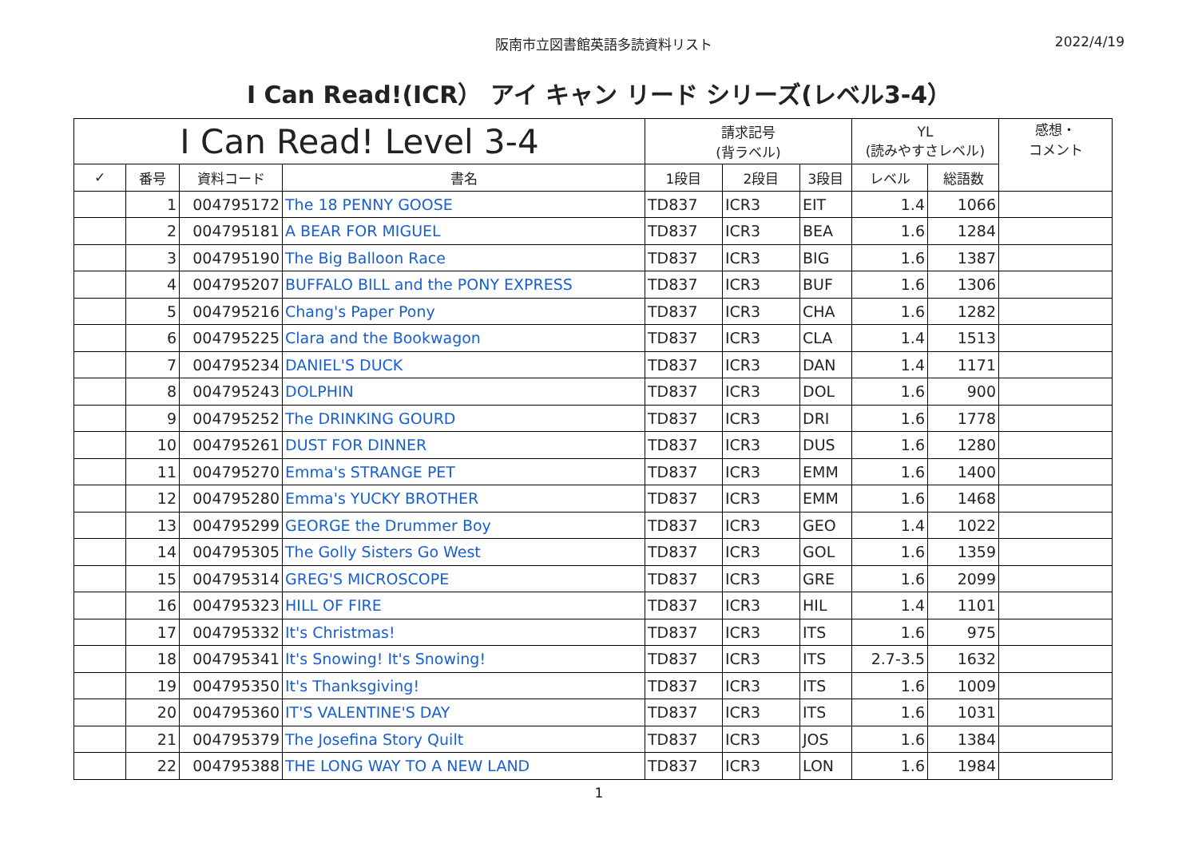阪南市立図書館英語多読資料リスト 2022/4/19
I Can Read!(ICR） アイ キャン リード シリーズ(レベル3-4）
| I Can Read! Level 3-4 | | | | 請求記号 (背ラベル) | | | YL (読みやすさレベル) | | 感想・ コメント |
| --- | --- | --- | --- | --- | --- | --- | --- | --- | --- |
| ✓ | 番号 | 資料コード | 書名 | 1段目 | 2段目 | 3段目 | レベル | 総語数 | |
| | 1 | 004795172 | The 18 PENNY GOOSE | TD837 | ICR3 | EIT | 1.4 | 1066 | |
| | 2 | 004795181 | A BEAR FOR MIGUEL | TD837 | ICR3 | BEA | 1.6 | 1284 | |
| | 3 | 004795190 | The Big Balloon Race | TD837 | ICR3 | BIG | 1.6 | 1387 | |
| | 4 | 004795207 | BUFFALO BILL and the PONY EXPRESS | TD837 | ICR3 | BUF | 1.6 | 1306 | |
| | 5 | 004795216 | Chang's Paper Pony | TD837 | ICR3 | CHA | 1.6 | 1282 | |
| | 6 | 004795225 | Clara and the Bookwagon | TD837 | ICR3 | CLA | 1.4 | 1513 | |
| | 7 | 004795234 | DANIEL'S DUCK | TD837 | ICR3 | DAN | 1.4 | 1171 | |
| | 8 | 004795243 | DOLPHIN | TD837 | ICR3 | DOL | 1.6 | 900 | |
| | 9 | 004795252 | The DRINKING GOURD | TD837 | ICR3 | DRI | 1.6 | 1778 | |
| | 10 | 004795261 | DUST FOR DINNER | TD837 | ICR3 | DUS | 1.6 | 1280 | |
| | 11 | 004795270 | Emma's STRANGE PET | TD837 | ICR3 | EMM | 1.6 | 1400 | |
| | 12 | 004795280 | Emma's YUCKY BROTHER | TD837 | ICR3 | EMM | 1.6 | 1468 | |
| | 13 | 004795299 | GEORGE the Drummer Boy | TD837 | ICR3 | GEO | 1.4 | 1022 | |
| | 14 | 004795305 | The Golly Sisters Go West | TD837 | ICR3 | GOL | 1.6 | 1359 | |
| | 15 | 004795314 | GREG'S MICROSCOPE | TD837 | ICR3 | GRE | 1.6 | 2099 | |
| | 16 | 004795323 | HILL OF FIRE | TD837 | ICR3 | HIL | 1.4 | 1101 | |
| | 17 | 004795332 | It's Christmas! | TD837 | ICR3 | ITS | 1.6 | 975 | |
| | 18 | 004795341 | It's Snowing! It's Snowing! | TD837 | ICR3 | ITS | 2.7-3.5 | 1632 | |
| | 19 | 004795350 | It's Thanksgiving! | TD837 | ICR3 | ITS | 1.6 | 1009 | |
| | 20 | 004795360 | IT'S VALENTINE'S DAY | TD837 | ICR3 | ITS | 1.6 | 1031 | |
| | 21 | 004795379 | The Josefina Story Quilt | TD837 | ICR3 | JOS | 1.6 | 1384 | |
| | 22 | 004795388 | THE LONG WAY TO A NEW LAND | TD837 | ICR3 | LON | 1.6 | 1984 | |
1